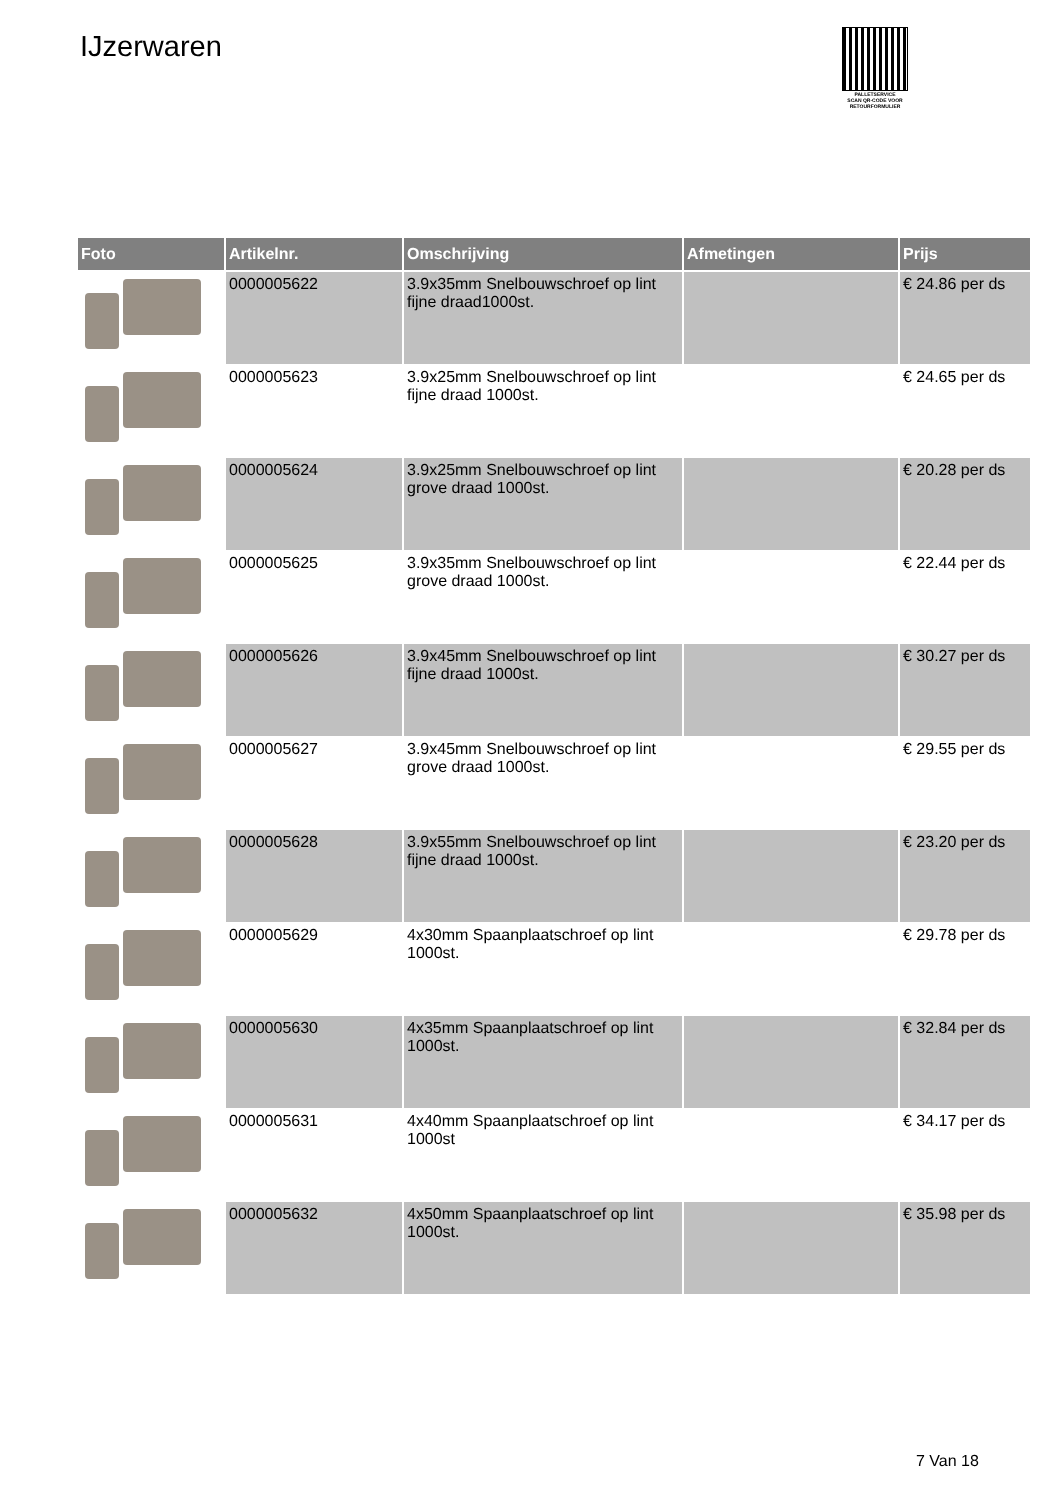IJzerwaren
PALLETSERVICE
SCAN QR-CODE VOOR RETOURFORMULIER
| Foto | Artikelnr. | Omschrijving | Afmetingen | Prijs |
| --- | --- | --- | --- | --- |
| | 0000005622 | 3.9x35mm Snelbouwschroef op lint fijne draad1000st. | | € 24.86 per ds |
| | 0000005623 | 3.9x25mm Snelbouwschroef op lint fijne draad 1000st. | | € 24.65 per ds |
| | 0000005624 | 3.9x25mm Snelbouwschroef op lint grove draad 1000st. | | € 20.28 per ds |
| | 0000005625 | 3.9x35mm Snelbouwschroef op lint grove draad 1000st. | | € 22.44 per ds |
| | 0000005626 | 3.9x45mm Snelbouwschroef op lint fijne draad 1000st. | | € 30.27 per ds |
| | 0000005627 | 3.9x45mm Snelbouwschroef op lint grove draad 1000st. | | € 29.55 per ds |
| | 0000005628 | 3.9x55mm Snelbouwschroef op lint fijne draad 1000st. | | € 23.20 per ds |
| | 0000005629 | 4x30mm Spaanplaatschroef op lint 1000st. | | € 29.78 per ds |
| | 0000005630 | 4x35mm Spaanplaatschroef op lint 1000st. | | € 32.84 per ds |
| | 0000005631 | 4x40mm Spaanplaatschroef op lint 1000st | | € 34.17 per ds |
| | 0000005632 | 4x50mm Spaanplaatschroef op lint 1000st. | | € 35.98 per ds |
7 Van 18